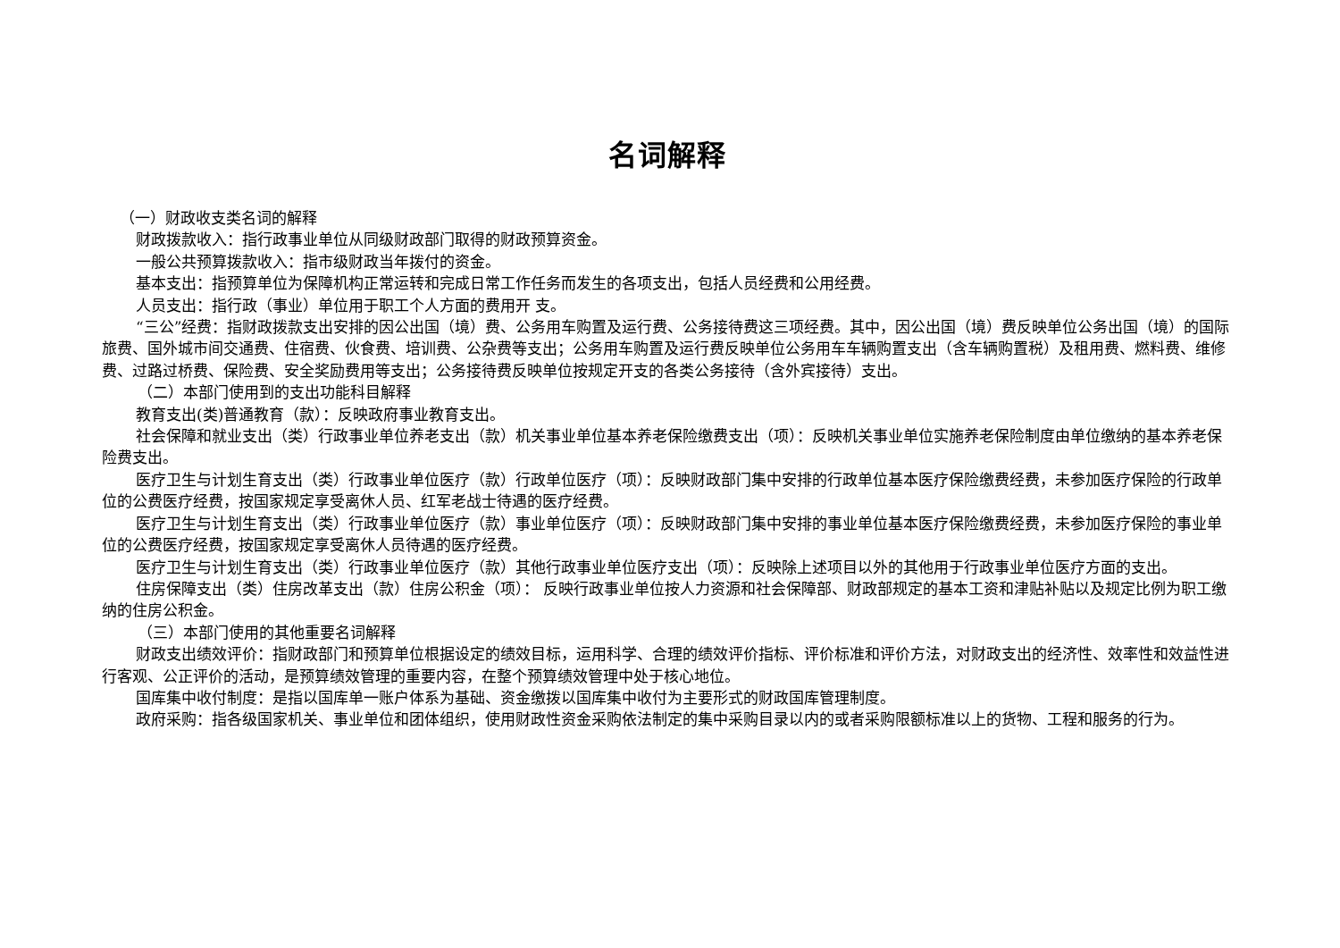名词解释
（一）财政收支类名词的解释
财政拨款收入：指行政事业单位从同级财政部门取得的财政预算资金。
一般公共预算拨款收入：指市级财政当年拨付的资金。
基本支出：指预算单位为保障机构正常运转和完成日常工作任务而发生的各项支出，包括人员经费和公用经费。
人员支出：指行政（事业）单位用于职工个人方面的费用开 支。
“三公”经费：指财政拨款支出安排的因公出国（境）费、公务用车购置及运行费、公务接待费这三项经费。其中，因公出国（境）费反映单位公务出国（境）的国际旅费、国外城市间交通费、住宿费、伙食费、培训费、公杂费等支出；公务用车购置及运行费反映单位公务用车车辆购置支出（含车辆购置税）及租用费、燃料费、维修费、过路过桥费、保险费、安全奖励费用等支出；公务接待费反映单位按规定开支的各类公务接待（含外宾接待）支出。
（二）本部门使用到的支出功能科目解释
教育支出(类)普通教育（款）：反映政府事业教育支出。
社会保障和就业支出（类）行政事业单位养老支出（款）机关事业单位基本养老保险缴费支出（项）：反映机关事业单位实施养老保险制度由单位缴纳的基本养老保险费支出。
医疗卫生与计划生育支出（类）行政事业单位医疗（款）行政单位医疗（项）：反映财政部门集中安排的行政单位基本医疗保险缴费经费，未参加医疗保险的行政单位的公费医疗经费，按国家规定享受离休人员、红军老战士待遇的医疗经费。
医疗卫生与计划生育支出（类）行政事业单位医疗（款）事业单位医疗（项）：反映财政部门集中安排的事业单位基本医疗保险缴费经费，未参加医疗保险的事业单位的公费医疗经费，按国家规定享受离休人员待遇的医疗经费。
医疗卫生与计划生育支出（类）行政事业单位医疗（款）其他行政事业单位医疗支出（项）：反映除上述项目以外的其他用于行政事业单位医疗方面的支出。
住房保障支出（类）住房改革支出（款）住房公积金（项）： 反映行政事业单位按人力资源和社会保障部、财政部规定的基本工资和津贴补贴以及规定比例为职工缴纳的住房公积金。
（三）本部门使用的其他重要名词解释
财政支出绩效评价：指财政部门和预算单位根据设定的绩效目标，运用科学、合理的绩效评价指标、评价标准和评价方法，对财政支出的经济性、效率性和效益性进行客观、公正评价的活动，是预算绩效管理的重要内容，在整个预算绩效管理中处于核心地位。
国库集中收付制度：是指以国库单一账户体系为基础、资金缴拨以国库集中收付为主要形式的财政国库管理制度。
政府采购：指各级国家机关、事业单位和团体组织，使用财政性资金采购依法制定的集中采购目录以内的或者采购限额标准以上的货物、工程和服务的行为。